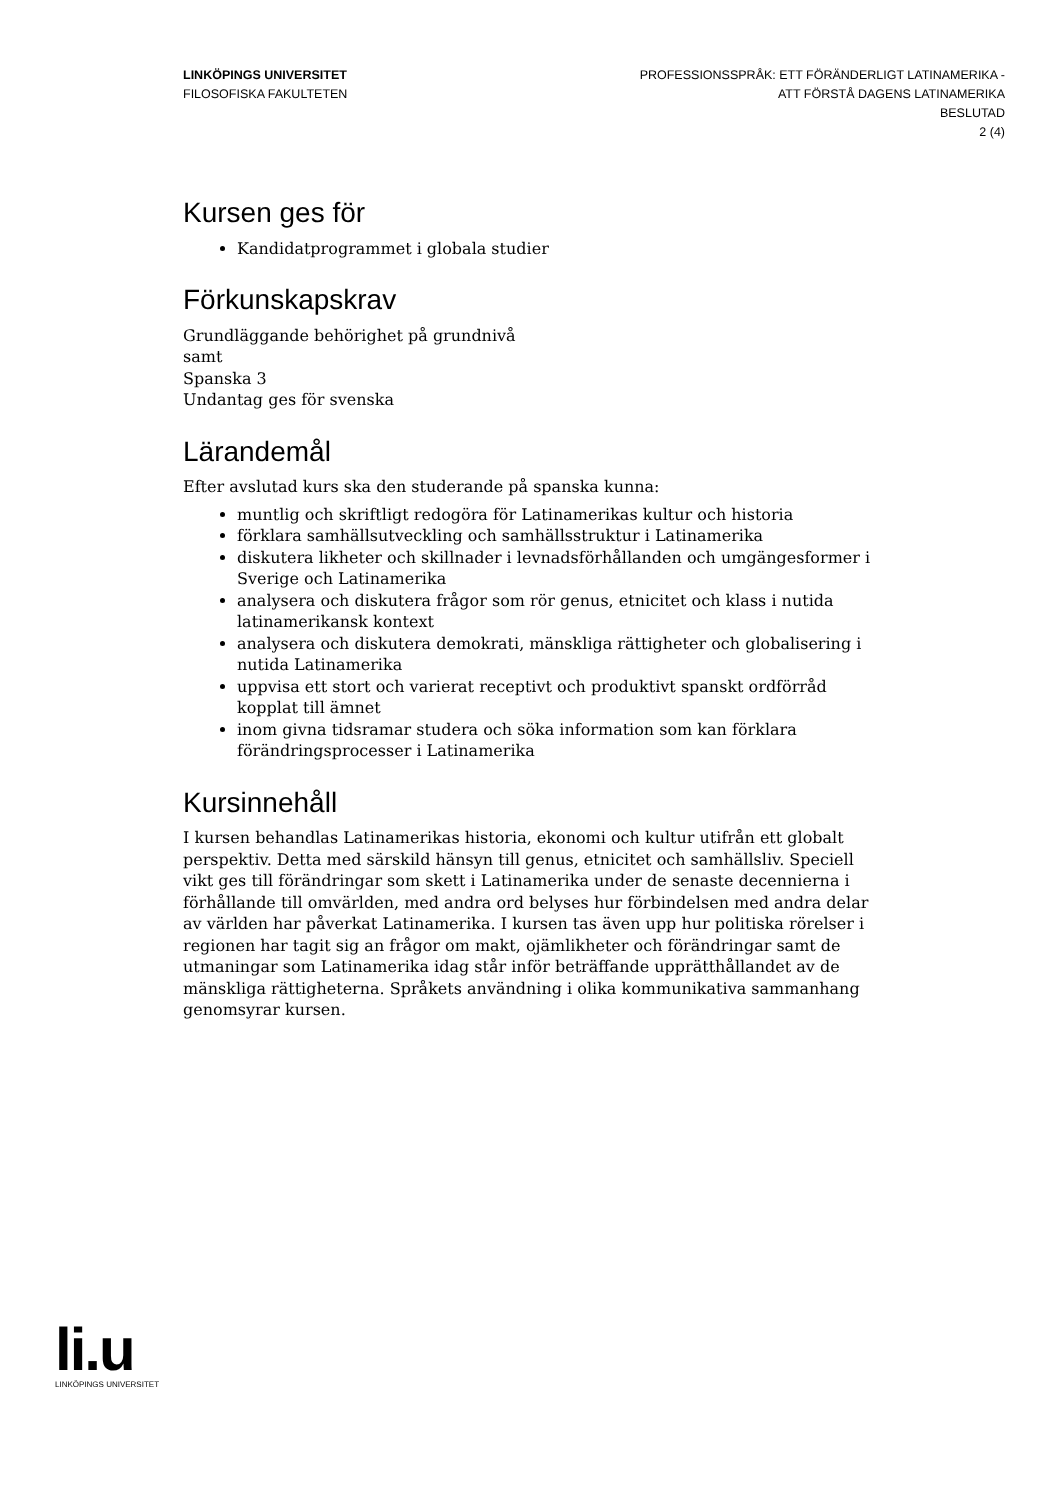LINKÖPINGS UNIVERSITET
FILOSOFISKA FAKULTETEN
PROFESSIONSSPRÅK: ETT FÖRÄNDERLIGT LATINAMERIKA -
ATT FÖRSTÅ DAGENS LATINAMERIKA
BESLUTAD
2 (4)
Kursen ges för
Kandidatprogrammet i globala studier
Förkunskapskrav
Grundläggande behörighet på grundnivå
samt
Spanska 3
Undantag ges för svenska
Lärandemål
Efter avslutad kurs ska den studerande på spanska kunna:
muntlig och skriftligt redogöra för Latinamerikas kultur och historia
förklara samhällsutveckling och samhällsstruktur i Latinamerika
diskutera likheter och skillnader i levnadsförhållanden och umgängesformer i Sverige och Latinamerika
analysera och diskutera frågor som rör genus, etnicitet och klass i nutida latinamerikansk kontext
analysera och diskutera demokrati, mänskliga rättigheter och globalisering i nutida Latinamerika
uppvisa ett stort och varierat receptivt och produktivt spanskt ordförråd kopplat till ämnet
inom givna tidsramar studera och söka information som kan förklara förändringsprocesser i Latinamerika
Kursinnehåll
I kursen behandlas Latinamerikas historia, ekonomi och kultur utifrån ett globalt perspektiv. Detta med särskild hänsyn till genus, etnicitet och samhällsliv. Speciell vikt ges till förändringar som skett i Latinamerika under de senaste decennierna i förhållande till omvärlden, med andra ord belyses hur förbindelsen med andra delar av världen har påverkat Latinamerika. I kursen tas även upp hur politiska rörelser i regionen har tagit sig an frågor om makt, ojämlikheter och förändringar samt de utmaningar som Latinamerika idag står inför beträffande upprätthållandet av de mänskliga rättigheterna. Språkets användning i olika kommunikativa sammanhang genomsyrar kursen.
li.u
LINKÖPINGS UNIVERSITET